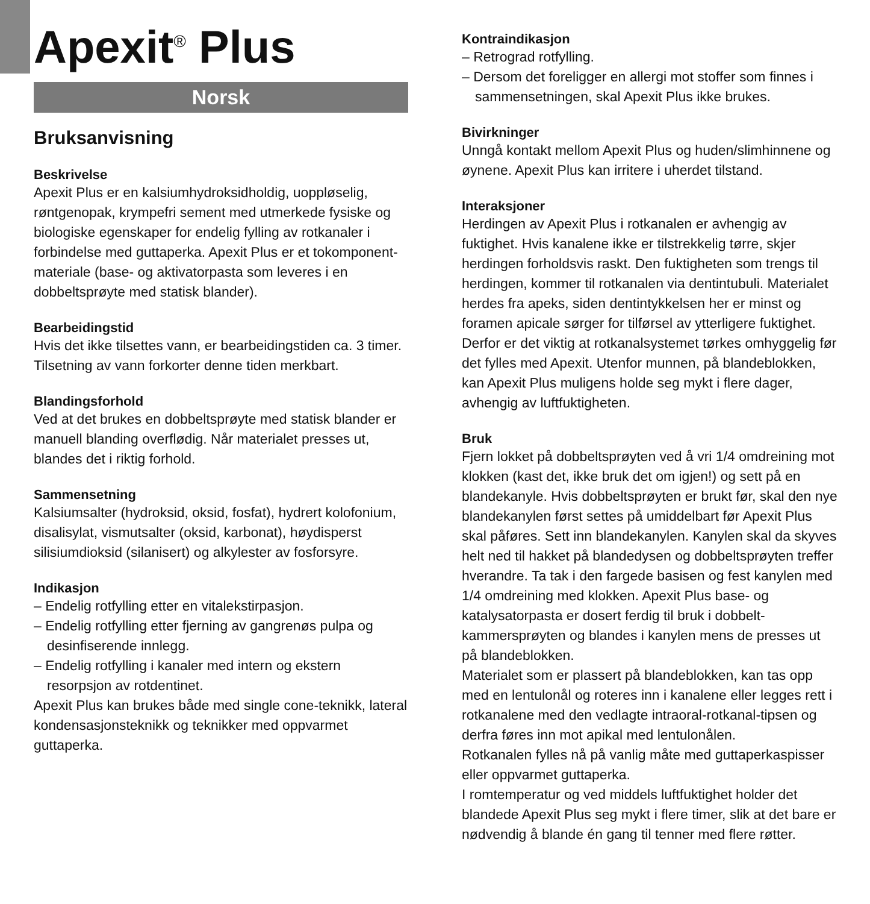Apexit<sup>®</sup> Plus
Norsk
Bruksanvisning
Beskrivelse
Apexit Plus er en kalsiumhydroksidholdig, uoppløselig, røntgenopak, krympefri sement med utmerkede fysiske og biologiske egenskaper for endelig fylling av rotkanaler i forbindelse med guttaperka. Apexit Plus er et tokomponent­materiale (base- og aktivatorpasta som leveres i en dobbeltsprøyte med statisk blander).
Bearbeidingstid
Hvis det ikke tilsettes vann, er bearbeidingstiden ca. 3 timer. Tilsetning av vann forkorter denne tiden merkbart.
Blandingsforhold
Ved at det brukes en dobbeltsprøyte med statisk blander er manuell blanding overflødig. Når materialet presses ut, blandes det i riktig forhold.
Sammensetning
Kalsiumsalter (hydroksid, oksid, fosfat), hydrert kolofonium, disalisylat, vismutsalter (oksid, karbonat), høydisperst silisiumdioksid (silanisert) og alkylester av fosforsyre.
Indikasjon
– Endelig rotfylling etter en vitalekstirpasjon.
– Endelig rotfylling etter fjerning av gangrenøs pulpa og desinfiserende innlegg.
– Endelig rotfylling i kanaler med intern og ekstern resorpsjon av rotdentinet.
Apexit Plus kan brukes både med single cone-teknikk, lateral kondensasjonsteknikk og teknikker med oppvarmet guttaperka.
Kontraindikasjon
– Retrograd rotfylling.
– Dersom det foreligger en allergi mot stoffer som finnes i sammensetningen, skal Apexit Plus ikke brukes.
Bivirkninger
Unngå kontakt mellom Apexit Plus og huden/slimhinnene og øynene. Apexit Plus kan irritere i uherdet tilstand.
Interaksjoner
Herdingen av Apexit Plus i rotkanalen er avhengig av fuktighet. Hvis kanalene ikke er tilstrekkelig tørre, skjer herdingen forholdsvis raskt. Den fuktigheten som trengs til herdingen, kommer til rotkanalen via dentintubuli. Materialet herdes fra apeks, siden dentintykkelsen her er minst og foramen apicale sørger for tilførsel av ytterligere fuktighet. Derfor er det viktig at rotkanalsystemet tørkes omhyggelig før det fylles med Apexit. Utenfor munnen, på blandeblokken, kan Apexit Plus muligens holde seg mykt i flere dager, avhengig av luftfuktigheten.
Bruk
Fjern lokket på dobbeltsprøyten ved å vri 1/4 omdreining mot klokken (kast det, ikke bruk det om igjen!) og sett på en blandekanyle. Hvis dobbeltsprøyten er brukt før, skal den nye blandekanylen først settes på umiddelbart før Apexit Plus skal påføres. Sett inn blandekanylen. Kanylen skal da skyves helt ned til hakket på blandedysen og dobbelt­sprøyten treffer hverandre. Ta tak i den fargede basisen og fest kanylen med 1/4 omdreining med klokken. Apexit Plus base- og katalysatorpasta er dosert ferdig til bruk i dobbelt­kammersprøyten og blandes i kanylen mens de presses ut på blandeblokken.
Materialet som er plassert på blandeblokken, kan tas opp med en lentulonål og roteres inn i kanalene eller legges rett i rotkanalene med den vedlagte intraoral-rotkanal-tipsen og derfra føres inn mot apikal med lentulonålen.
Rotkanalen fylles nå på vanlig måte med guttaperkaspisser eller oppvarmet guttaperka.
I romtemperatur og ved middels luftfuktighet holder det blandede Apexit Plus seg mykt i flere timer, slik at det bare er nødvendig å blande én gang til tenner med flere røtter.